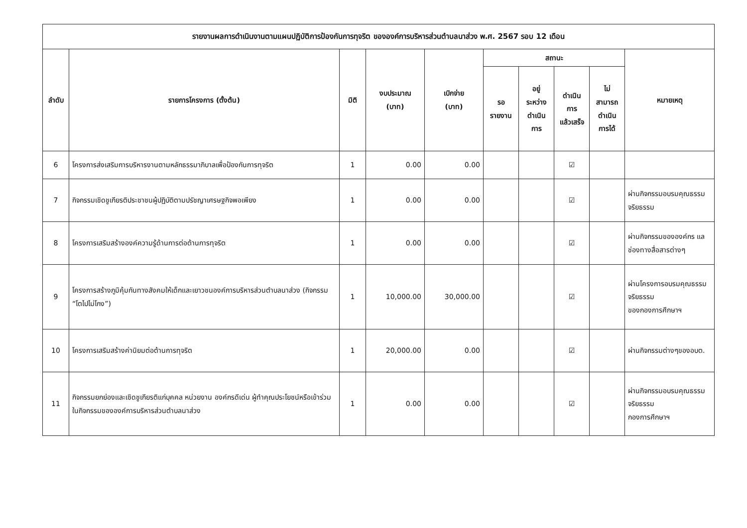| รายงานผลการดำเนินงานตามแผนปฏิบัติการป้องกันการทุจริต ขององค์การบริหารส่วนตำบลนาส่วง พ.ศ. 2567 รอบ 12 เดือน | | | | | | | | | |
| --- | --- | --- | --- | --- | --- | --- | --- | --- | --- |
| ลำดับ | รายการโครงการ (ตั้งต้น) | มิติ | งบประมาณ (บาท) | เบิกจ่าย (บาท) | สถานะ | | | | หมายเหตุ |
| | | | | | รอ รายงาน | อยู่ ระหว่าง ดำเนิน การ | ดำเนิน การ แล้วเสร็จ | ไม่ สามารถ ดำเนิน การได้ | |
| 6 | โครงการส่งเสริมการบริหารงานตามหลักธรรมาภิบาลเพื่อป้องกันการทุจริต | 1 | 0.00 | 0.00 | | | ☑ | | |
| 7 | กิจกรรมเชิดชูเกียรติประชาชนผู้ปฏิบัติตามปรัชญาเศรษฐกิจพอเพียง | 1 | 0.00 | 0.00 | | | ☑ | | ผ่านกิจกรรมอบรมคุณธรรมจริยธรรม |
| 8 | โครงการเสริมสร้างองค์ความรู้ด้านการต่อต้านการทุจริต | 1 | 0.00 | 0.00 | | | ☑ | | ผ่านกิจกรรมขององค์กร แลช่องทางสื่อสารต่างๆ |
| 9 | โครงการสร้างภูมิคุ้มกันทางสังคมให้เด็กและเยาวชนองค์การบริหารส่วนตำบลนาส่วง (กิจกรรม “โตไปไม่โกง”) | 1 | 10,000.00 | 30,000.00 | | | ☑ | | ผ่านโครงการอบรมคุณธรรมจริยธรรม ของกองการศึกษาฯ |
| 10 | โครงการเสริมสร้างค่านิยมต่อต้านการทุจริต | 1 | 20,000.00 | 0.00 | | | ☑ | | ผ่านกิจกรรมต่างๆของอบต. |
| 11 | กิจกรรมยกย่องและเชิดชูเกียรติแก่บุคคล หน่วยงาน องค์กรดีเด่น ผู้ทำคุณประโยชน์หรือเข้าร่วมในกิจกรรมขององค์การบริหารส่วนตำบลนาส่วง | 1 | 0.00 | 0.00 | | | ☑ | | ผ่านกิจกรรมอบรมคุณธรรมจริยธรรม กองการศึกษาฯ |